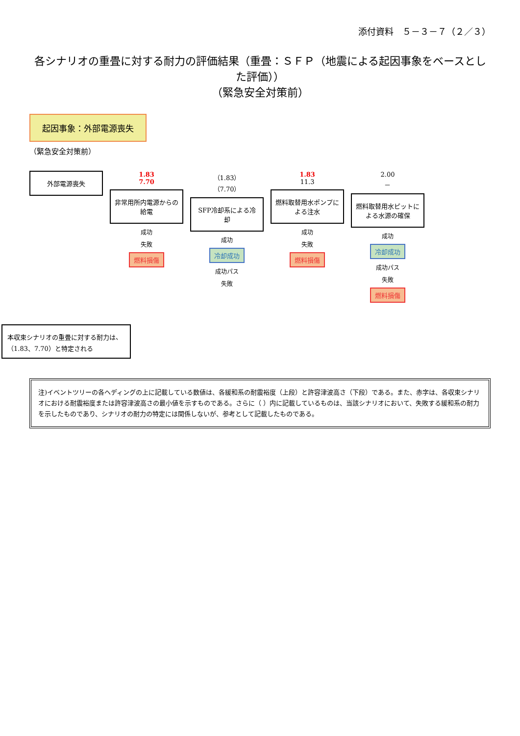添付資料　５－３－７（２／３）
各シナリオの重畳に対する耐力の評価結果（重畳：ＳＦＰ（地震による起因事象をベースとした評価））
（緊急安全対策前）
起因事象：外部電源喪失
（緊急安全対策前）
外部電源喪失
1.83
7.70
非常用所内電源からの給電
成功
失敗
燃料損傷
（1.83）
（7.70）
SFP冷却系による冷却
成功
冷却成功
成功パス
失敗
1.83
11.3
燃料取替用水ポンプによる注水
成功
失敗
燃料損傷
2.00
－
燃料取替用水ピットによる水源の確保
成功
冷却成功
成功パス
失敗
燃料損傷
本収束シナリオの重畳に対する耐力は、（1.83、7.70）と特定される
注)イベントツリーの各ヘディングの上に記載している数値は、各緩和系の耐震裕度（上段）と許容津波高さ（下段）である。また、赤字は、各収束シナリオにおける耐震裕度または許容津波高さの最小値を示すものである。さらに（ ）内に記載しているものは、当該シナリオにおいて、失敗する緩和系の耐力を示したものであり、シナリオの耐力の特定には関係しないが、参考として記載したものである。